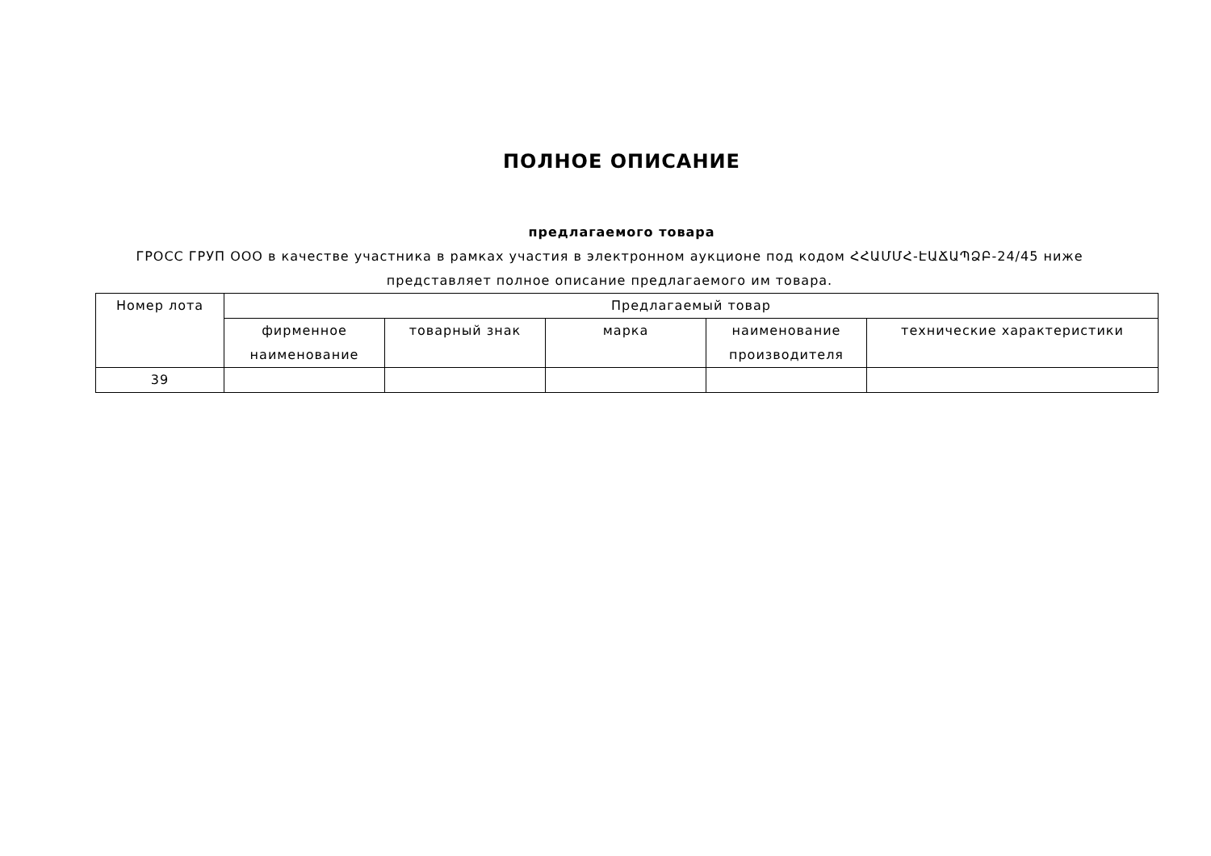ПОЛНОЕ ОПИСАНИЕ
предлагаемого товара
ГРОСС ГРУП ООО в качестве участника в рамках участия в электронном аукционе под кодом ՀՀԱՄՄՀ-ԷԱՃԱՊՁԲ-24/45 ниже представляет полное описание предлагаемого им товара.
| Номер лота | Предлагаемый товар | | | | |
| --- | --- | --- | --- | --- | --- |
| | фирменное наименование | товарный знак | марка | наименование производителя | технические характеристики |
| 39 | | | | | |